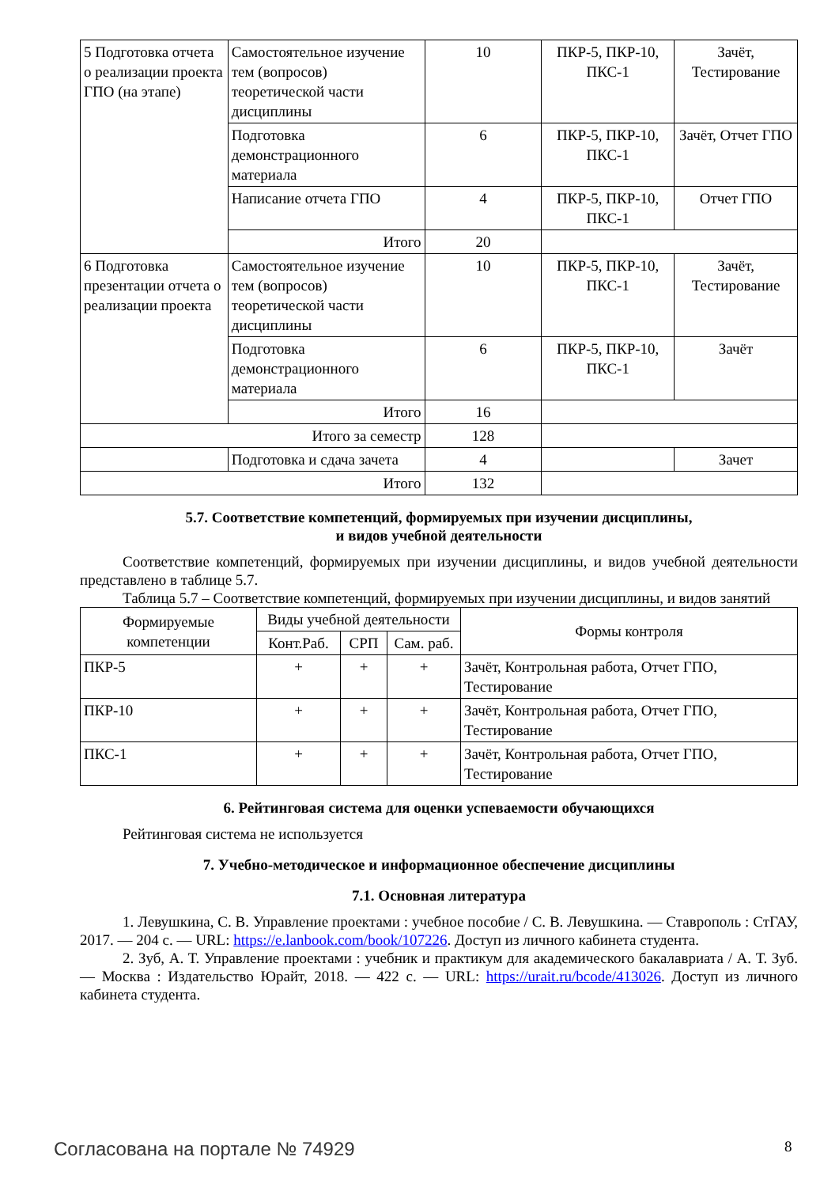| 5 Подготовка отчета о реализации проекта ГПО (на этапе) | Самостоятельное изучение тем (вопросов) теоретической части дисциплины | 10 | ПКР-5, ПКР-10, ПКС-1 | Зачёт, Тестирование |
| | Подготовка демонстрационного материала | 6 | ПКР-5, ПКР-10, ПКС-1 | Зачёт, Отчет ГПО |
| | Написание отчета ГПО | 4 | ПКР-5, ПКР-10, ПКС-1 | Отчет ГПО |
| | Итого | 20 | | |
| 6 Подготовка презентации отчета о реализации проекта | Самостоятельное изучение тем (вопросов) теоретической части дисциплины | 10 | ПКР-5, ПКР-10, ПКС-1 | Зачёт, Тестирование |
| | Подготовка демонстрационного материала | 6 | ПКР-5, ПКР-10, ПКС-1 | Зачёт |
| | Итого | 16 | | |
| Итого за семестр | | 128 | | |
| | Подготовка и сдача зачета | 4 | | Зачет |
| Итого | | 132 | | |
5.7. Соответствие компетенций, формируемых при изучении дисциплины,
и видов учебной деятельности
Соответствие компетенций, формируемых при изучении дисциплины, и видов учебной деятельности представлено в таблице 5.7.
Таблица 5.7 – Соответствие компетенций, формируемых при изучении дисциплины, и видов занятий
| Формируемые компетенции | Виды учебной деятельности | | | Формы контроля |
| --- | --- | --- | --- | --- |
| | Конт.Раб. | СРП | Сам. раб. | |
| ПКР-5 | + | + | + | Зачёт, Контрольная работа, Отчет ГПО, Тестирование |
| ПКР-10 | + | + | + | Зачёт, Контрольная работа, Отчет ГПО, Тестирование |
| ПКС-1 | + | + | + | Зачёт, Контрольная работа, Отчет ГПО, Тестирование |
6. Рейтинговая система для оценки успеваемости обучающихся
Рейтинговая система не используется
7. Учебно-методическое и информационное обеспечение дисциплины
7.1. Основная литература
1. Левушкина, С. В. Управление проектами : учебное пособие / С. В. Левушкина. — Ставрополь : СтГАУ, 2017. — 204 с. — URL: https://e.lanbook.com/book/107226. Доступ из личного кабинета студента.
2. Зуб, А. Т. Управление проектами : учебник и практикум для академического бакалавриата / А. Т. Зуб. — Москва : Издательство Юрайт, 2018. — 422 с. — URL: https://urait.ru/bcode/413026. Доступ из личного кабинета студента.
Согласована на портале № 74929 8